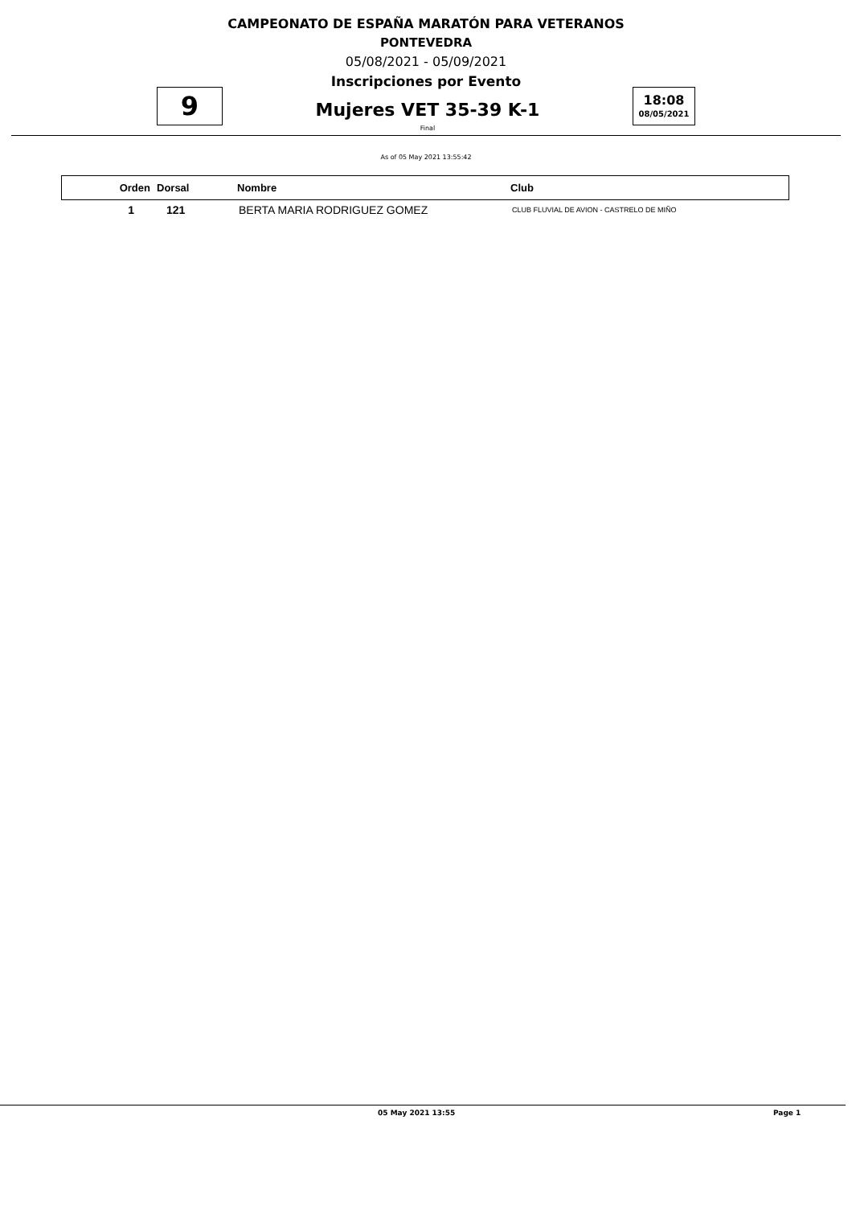CAMPEONATO DE ESPAÑA MARATÓN PARA VETERANOS
PONTEVEDRA
05/08/2021 - 05/09/2021
Inscripciones por Evento
9
Mujeres VET 35-39 K-1
Final
18:08
08/05/2021
As of 05 May 2021 13:55:42
| Orden | Dorsal | Nombre | Club |
| --- | --- | --- | --- |
| 1 | 121 | BERTA MARIA RODRIGUEZ GOMEZ | CLUB FLUVIAL DE AVION - CASTRELO DE MIÑO |
05 May 2021 13:55 Page 1